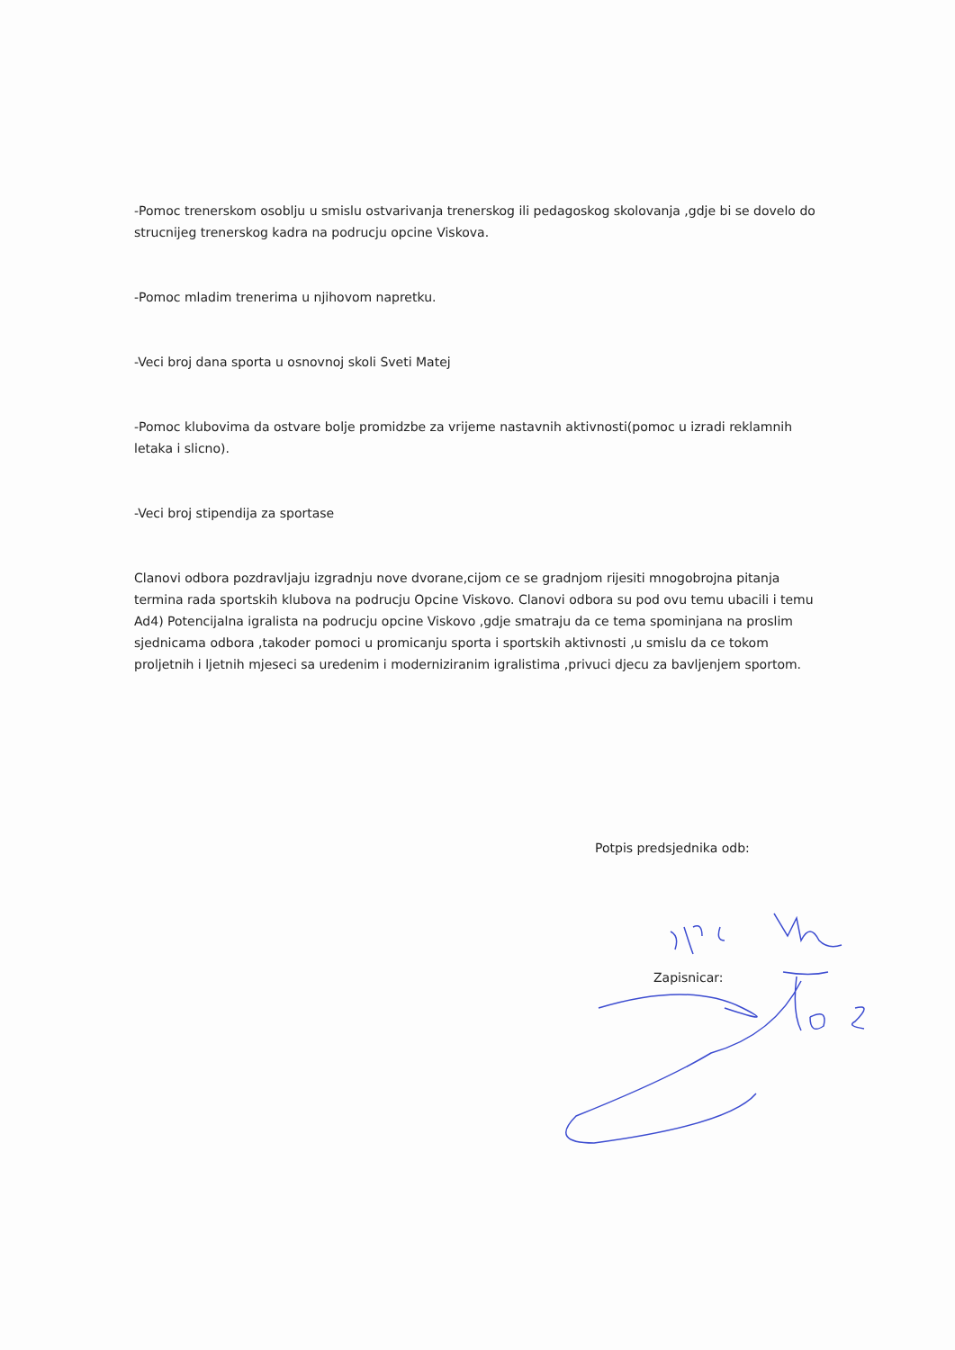-Pomoc trenerskom osoblju u smislu ostvarivanja trenerskog ili pedagoskog skolovanja ,gdje bi se dovelo do strucnijeg trenerskog kadra na podrucju opcine Viskova.
-Pomoc mladim trenerima u njihovom napretku.
-Veci broj dana sporta u osnovnoj skoli Sveti Matej
-Pomoc klubovima da ostvare bolje promidzbe za vrijeme nastavnih aktivnosti(pomoc u izradi reklamnih letaka i slicno).
-Veci broj stipendija za sportase
Clanovi odbora pozdravljaju izgradnju nove dvorane,cijom ce se gradnjom rijesiti mnogobrojna pitanja termina rada sportskih klubova na podrucju Opcine Viskovo. Clanovi odbora su pod ovu temu ubacili i temu Ad4) Potencijalna igralista na podrucju opcine Viskovo ,gdje smatraju da ce tema spominjana na proslim sjednicama odbora ,takoder pomoci u promicanju sporta i sportskih aktivnosti ,u smislu da ce tokom proljetnih i ljetnih mjeseci sa uredenim i moderniziranim igralistima ,privuci djecu za bavljenjem sportom.
Potpis predsjednika odb:
Zapisnicar: